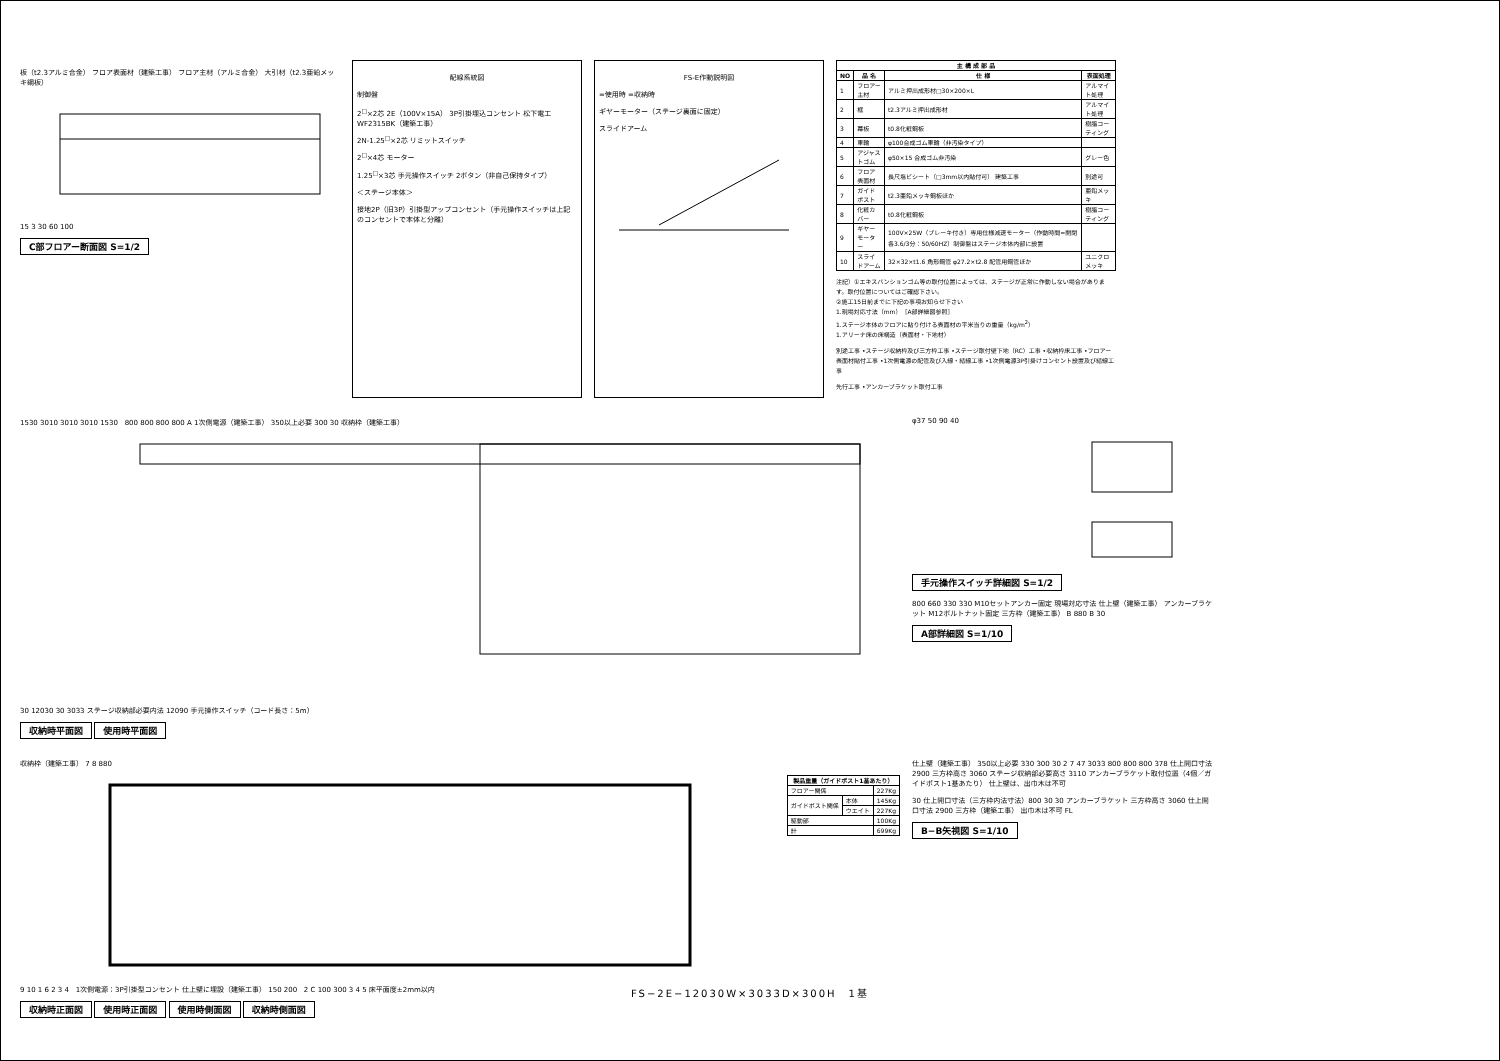板（t2.3アルミ合金） フロア表面材（建築工事） フロア主材（アルミ合金） 大引材（t2.3亜鉛メッキ鋼板）
15 3 30 60 100
C部フロアー断面図 S=1/2
配線系統図
制御盤
2<sup>□</sup>×2芯 2E（100V×15A） 3P引掛埋込コンセント 松下電工WF2315BK（建築工事）
2N-1.25<sup>□</sup>×2芯 リミットスイッチ
2<sup>□</sup>×4芯 モーター
1.25<sup>□</sup>×3芯 手元操作スイッチ 2ボタン（非自己保持タイプ）
＜ステージ本体＞
接地2P（旧3P）引掛型アップコンセント（手元操作スイッチは上記のコンセントで本体と分離）
FS-E作動説明図
=使用時 =収納時
ギヤーモーター（ステージ裏面に固定）
スライドアーム
| 主 構 成 部 品 | | | |
| --- | --- | --- | --- |
| NO | 品 名 | 仕 様 | 表面処理 |
| 1 | フロアー主材 | アルミ押出成形材□30×200×L | アルマイト処理 |
| 2 | 框 | t2.3アルミ押出成形材 | アルマイト処理 |
| 3 | 幕板 | t0.8化粧鋼板 | 樹脂コーティング |
| 4 | 車輪 | φ100合成ゴム車輪（非汚染タイプ） | |
| 5 | アジャストゴム | φ50×15 合成ゴム非汚染 | グレー色 |
| 6 | フロア表面材 | 長尺塩ビシート（□3mm以内貼付可） 建築工事 | 別途可 |
| 7 | ガイドポスト | t2.3亜鉛メッキ鋼板ほか | 亜鉛メッキ |
| 8 | 化粧カバー | t0.8化粧鋼板 | 樹脂コーティング |
| 9 | ギヤーモーター | 100V×25W（ブレーキ付き）専用仕様減速モーター（作動時間=開閉各3.6/3分：50/60HZ）制御盤はステージ本体内部に設置 | |
| 10 | スライドアーム | 32×32×t1.6 角形鋼管 φ27.2×t2.8 配管用鋼管ほか | ユニクロメッキ |
注記）①エキスパンションゴム等の取付位置によっては、ステージが正常に作動しない場合があります。取付位置についてはご確認下さい。
②施工15日前までに下記の事項お知らせ下さい
1.現場対応寸法（mm）［A部詳細図参照］
1.ステージ本体のフロアに貼り付ける表面材の平米当りの重量（kg/m<sup>2</sup>）
1.アリーナ床の床構造（表面材・下地材）
別途工事 •ステージ収納枠及び三方枠工事 •ステージ取付壁下地（RC）工事 •収納枠床工事 •フロアー表面材貼付工事 •1次側電源の配管及び入線・結線工事 •1次側電源3P引掛けコンセント設置及び結線工事
先行工事 •アンカーブラケット取付工事
1530 3010 3010 3010 1530 800 800 800 800 A 1次側電源（建築工事） 350以上必要 300 30 収納枠（建築工事）
30 12030 30 3033 ステージ収納部必要内法 12090 手元操作スイッチ（コード長さ：5m）
収納時平面図 使用時平面図
φ37 50 90 40
手元操作スイッチ詳細図 S=1/2
800 660 330 330 M10セットアンカー固定 現場対応寸法 仕上壁（建築工事） アンカーブラケット M12ボルトナット固定 三方枠（建築工事） B 880 B 30
A部詳細図 S=1/10
収納枠（建築工事） 7 8 880
| 製品重量（ガイドポスト1基あたり） | | |
| --- | --- | --- |
| フロアー関係 | | 227Kg |
| ガイドポスト関係 | 本体 | 145Kg |
| | ウエイト | 227Kg |
| 駆動部 | | 100Kg |
| 計 | | 699Kg |
9 10 1 6 2 3 4 1次側電源：3P引掛型コンセント 仕上壁に埋設（建築工事） 150 200 2 C 100 300 3 4 5 床平面度±2mm以内
収納時正面図 使用時正面図 使用時側面図 収納時側面図
仕上壁（建築工事） 350以上必要 330 300 30 2 7 47 3033 800 800 800 378 仕上開口寸法 2900 三方枠高さ 3060 ステージ収納部必要高さ 3110 アンカーブラケット取付位置（4個／ガイドポスト1基あたり） 仕上壁は、出巾木は不可
30 仕上開口寸法（三方枠内法寸法）800 30 30 アンカーブラケット 三方枠高さ 3060 仕上開口寸法 2900 三方枠（建築工事） 出巾木は不可 FL
B−B矢視図 S=1/10
FS−2E−12030W×3033D×300H　1基